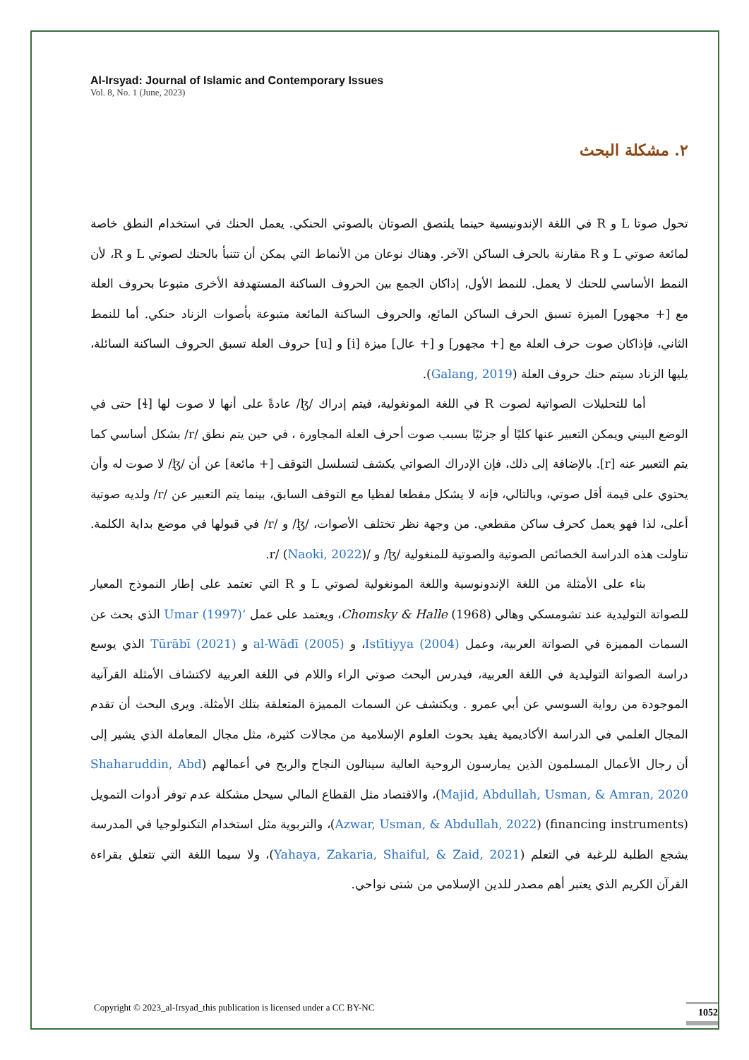Al-Irsyad: Journal of Islamic and Contemporary Issues
Vol. 8, No. 1 (June, 2023)
٢. مشكلة البحث
تحول صوتا L و R في اللغة الإندونيسية حينما يلتصق الصوتان بالصوتي الحنكي. يعمل الحنك في استخدام النطق خاصة لمائعة صوتي L و R مقارنة بالحرف الساكن الآخر. وهناك نوعان من الأنماط التي يمكن أن تتنبأ بالحنك لصوتي L و R، لأن النمط الأساسي للحنك لا يعمل. للنمط الأول، إذاكان الجمع بين الحروف الساكنة المستهدفة الأخرى متبوعا بحروف العلة مع [+ مجهور] الميزة تسبق الحرف الساكن المائع، والحروف الساكنة المائعة متبوعة بأصوات الزناد حنكي. أما للنمط الثاني، فإذاكان صوت حرف العلة مع [+ مجهور] و [+ عال] ميزة [i] و [u] حروف العلة تسبق الحروف الساكنة السائلة، يليها الزناد سيتم حنك حروف العلة (Galang, 2019).
أما للتحليلات الصواتية لصوت R في اللغة المونغولية، فيتم إدراك /ɮ/ عادةً على أنها لا صوت لها [ɬ] حتى في الوضع البيني ويمكن التعبير عنها كليًا أو جزئيًا بسبب صوت أحرف العلة المجاورة ، في حين يتم نطق /r/ بشكل أساسي كما يتم التعبير عنه [r]. بالإضافة إلى ذلك، فإن الإدراك الصواتي يكشف لتسلسل التوقف [+ مائعة] عن أن /ɮ/ لا صوت له وأن يحتوي على قيمة أقل صوتي، وبالتالي، فإنه لا يشكل مقطعا لفظيا مع التوقف السابق، بينما يتم التعبير عن /r/ ولديه صوتية أعلى، لذا فهو يعمل كحرف ساكن مقطعي. من وجهة نظر تختلف الأصوات، /ɮ/ و /r/ في قبولها في موضع بداية الكلمة. تناولت هذه الدراسة الخصائص الصوتية والصوتية للمنغولية /ɮ/ و /r/ (Naoki, 2022).
بناء على الأمثلة من اللغة الإندونوسية واللغة المونغولية لصوتي L و R التي تعتمد على إطار النموذج المعيار للصواتة التوليدية عند تشومسكي وهالي Chomsky & Halle (1968)، ويعتمد على عمل ‘Umar (1997) الذي بحث عن السمات المميزة في الصواتة العربية، وعمل Istītiyya (2004)، و al-Wādī (2005) و Tūrābī (2021) الذي يوسع دراسة الصواتة التوليدية في اللغة العربية، فيدرس البحث صوتي الراء واللام في اللغة العربية لاكتشاف الأمثلة القرآنية الموجودة من رواية السوسي عن أبي عمرو . ويكتشف عن السمات المميزة المتعلقة بتلك الأمثلة. ويرى البحث أن تقدم المجال العلمي في الدراسة الأكاديمية يفيد بحوث العلوم الإسلامية من مجالات كثيرة، مثل مجال المعاملة الذي يشير إلى أن رجال الأعمال المسلمون الذين يمارسون الروحية العالية سينالون النجاح والربح في أعمالهم (Shaharuddin, Abd Majid, Abdullah, Usman, & Amran, 2020)، والاقتصاد مثل القطاع المالي سيحل مشكلة عدم توفر أدوات التمويل (financing instruments) (Azwar, Usman, & Abdullah, 2022)، والتربوية مثل استخدام التكنولوجيا في المدرسة يشجع الطلبة للرغبة في التعلم (Yahaya, Zakaria, Shaiful, & Zaid, 2021)، ولا سيما اللغة التي تتعلق بقراءة القرآن الكريم الذي يعتبر أهم مصدر للدين الإسلامي من شتى نواحي.
Copyright © 2023_al-Irsyad_this publication is licensed under a CC BY-NC
1052